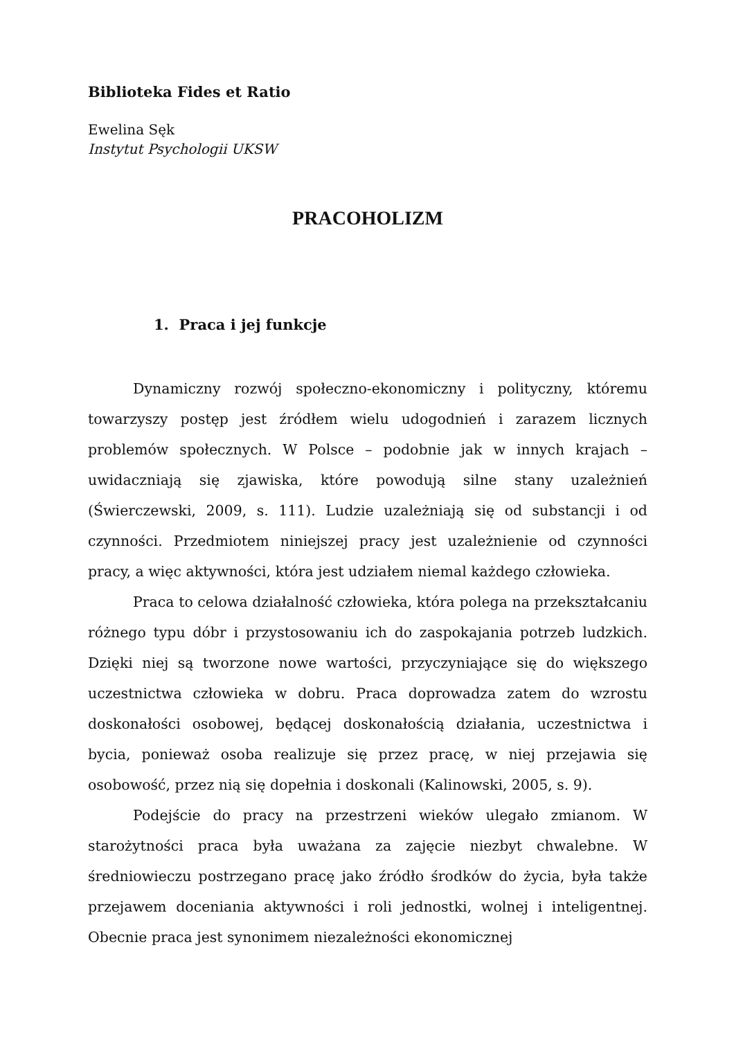Biblioteka Fides et Ratio
Ewelina Sęk
Instytut Psychologii UKSW
PRACOHOLIZM
1. Praca i jej funkcje
Dynamiczny rozwój społeczno-ekonomiczny i polityczny, któremu towarzyszy postęp jest źródłem wielu udogodnień i zarazem licznych problemów społecznych. W Polsce – podobnie jak w innych krajach – uwidaczniają się zjawiska, które powodują silne stany uzależnień (Świerczewski, 2009, s. 111). Ludzie uzależniają się od substancji i od czynności. Przedmiotem niniejszej pracy jest uzależnienie od czynności pracy, a więc aktywności, która jest udziałem niemal każdego człowieka.
Praca to celowa działalność człowieka, która polega na przekształcaniu różnego typu dóbr i przystosowaniu ich do zaspokajania potrzeb ludzkich. Dzięki niej są tworzone nowe wartości, przyczyniające się do większego uczestnictwa człowieka w dobru. Praca doprowadza zatem do wzrostu doskonałości osobowej, będącej doskonałością działania, uczestnictwa i bycia, ponieważ osoba realizuje się przez pracę, w niej przejawia się osobowość, przez nią się dopełnia i doskonali (Kalinowski, 2005, s. 9).
Podejście do pracy na przestrzeni wieków ulegało zmianom. W starożytności praca była uważana za zajęcie niezbyt chwalebne. W średniowieczu postrzegano pracę jako źródło środków do życia, była także przejawem doceniania aktywności i roli jednostki, wolnej i inteligentnej. Obecnie praca jest synonimem niezależności ekonomicznej